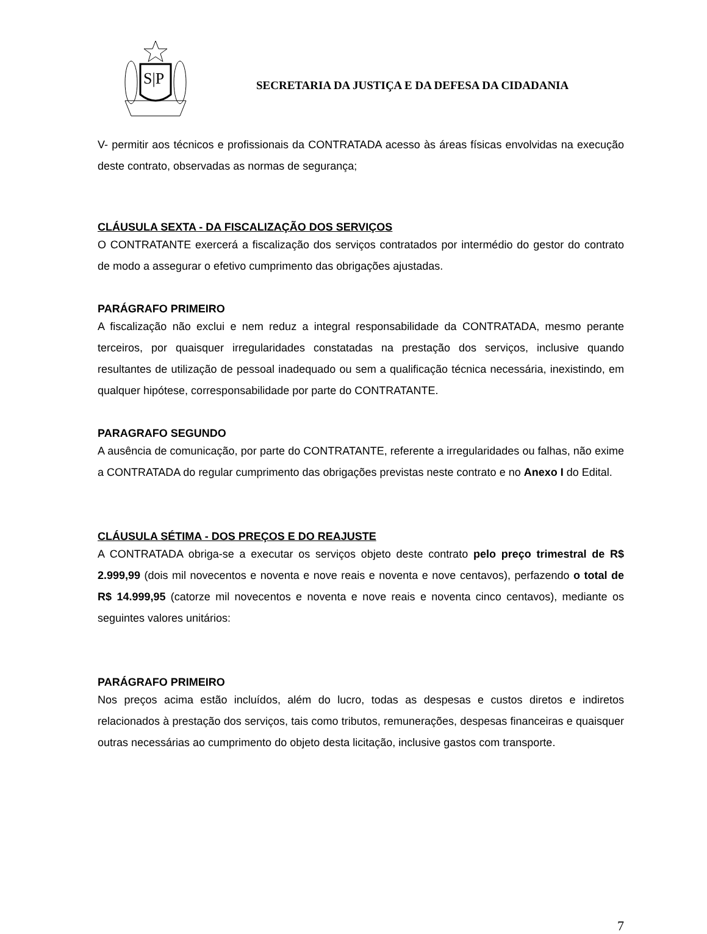S|P
SECRETARIA DA JUSTIÇA E DA DEFESA DA CIDADANIA
V- permitir aos técnicos e profissionais da CONTRATADA acesso às áreas físicas envolvidas na execução deste contrato, observadas as normas de segurança;
CLÁUSULA SEXTA - DA FISCALIZAÇÃO DOS SERVIÇOS
O CONTRATANTE exercerá a fiscalização dos serviços contratados por intermédio do gestor do contrato de modo a assegurar o efetivo cumprimento das obrigações ajustadas.
PARÁGRAFO PRIMEIRO
A fiscalização não exclui e nem reduz a integral responsabilidade da CONTRATADA, mesmo perante terceiros, por quaisquer irregularidades constatadas na prestação dos serviços, inclusive quando resultantes de utilização de pessoal inadequado ou sem a qualificação técnica necessária, inexistindo, em qualquer hipótese, corresponsabilidade por parte do CONTRATANTE.
PARAGRAFO SEGUNDO
A ausência de comunicação, por parte do CONTRATANTE, referente a irregularidades ou falhas, não exime a CONTRATADA do regular cumprimento das obrigações previstas neste contrato e no Anexo I do Edital.
CLÁUSULA SÉTIMA - DOS PREÇOS E DO REAJUSTE
A CONTRATADA obriga-se a executar os serviços objeto deste contrato pelo preço trimestral de R$ 2.999,99 (dois mil novecentos e noventa e nove reais e noventa e nove centavos), perfazendo o total de R$ 14.999,95 (catorze mil novecentos e noventa e nove reais e noventa cinco centavos), mediante os seguintes valores unitários:
PARÁGRAFO PRIMEIRO
Nos preços acima estão incluídos, além do lucro, todas as despesas e custos diretos e indiretos relacionados à prestação dos serviços, tais como tributos, remunerações, despesas financeiras e quaisquer outras necessárias ao cumprimento do objeto desta licitação, inclusive gastos com transporte.
7